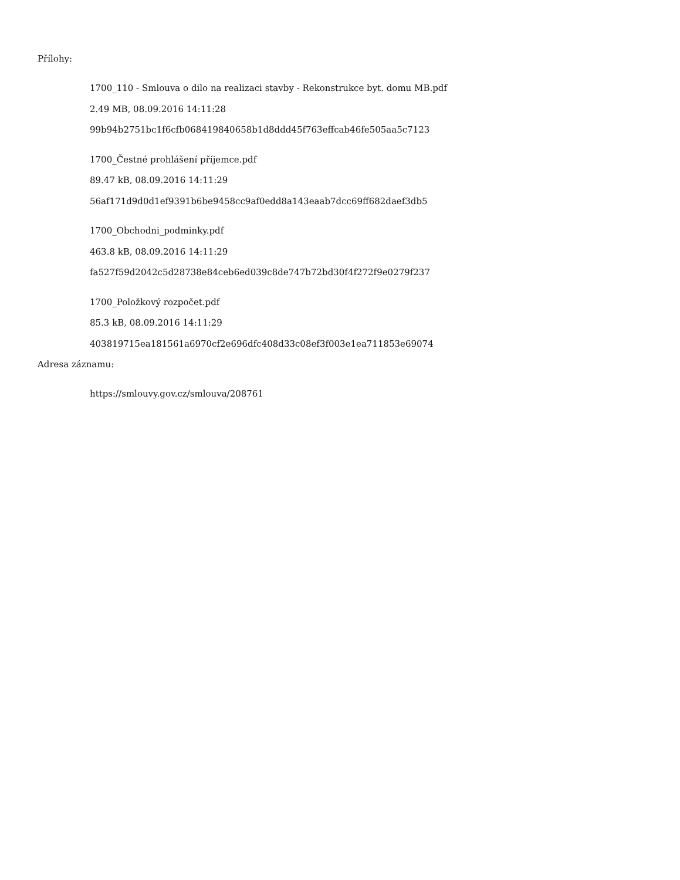Přílohy:
1700_110 - Smlouva o dilo na realizaci stavby - Rekonstrukce byt. domu MB.pdf
2.49 MB, 08.09.2016 14:11:28
99b94b2751bc1f6cfb068419840658b1d8ddd45f763effcab46fe505aa5c7123
1700_Čestné prohlášení příjemce.pdf
89.47 kB, 08.09.2016 14:11:29
56af171d9d0d1ef9391b6be9458cc9af0edd8a143eaab7dcc69ff682daef3db5
1700_Obchodni_podminky.pdf
463.8 kB, 08.09.2016 14:11:29
fa527f59d2042c5d28738e84ceb6ed039c8de747b72bd30f4f272f9e0279f237
1700_Položkový rozpočet.pdf
85.3 kB, 08.09.2016 14:11:29
403819715ea181561a6970cf2e696dfc408d33c08ef3f003e1ea711853e69074
Adresa záznamu:
https://smlouvy.gov.cz/smlouva/208761